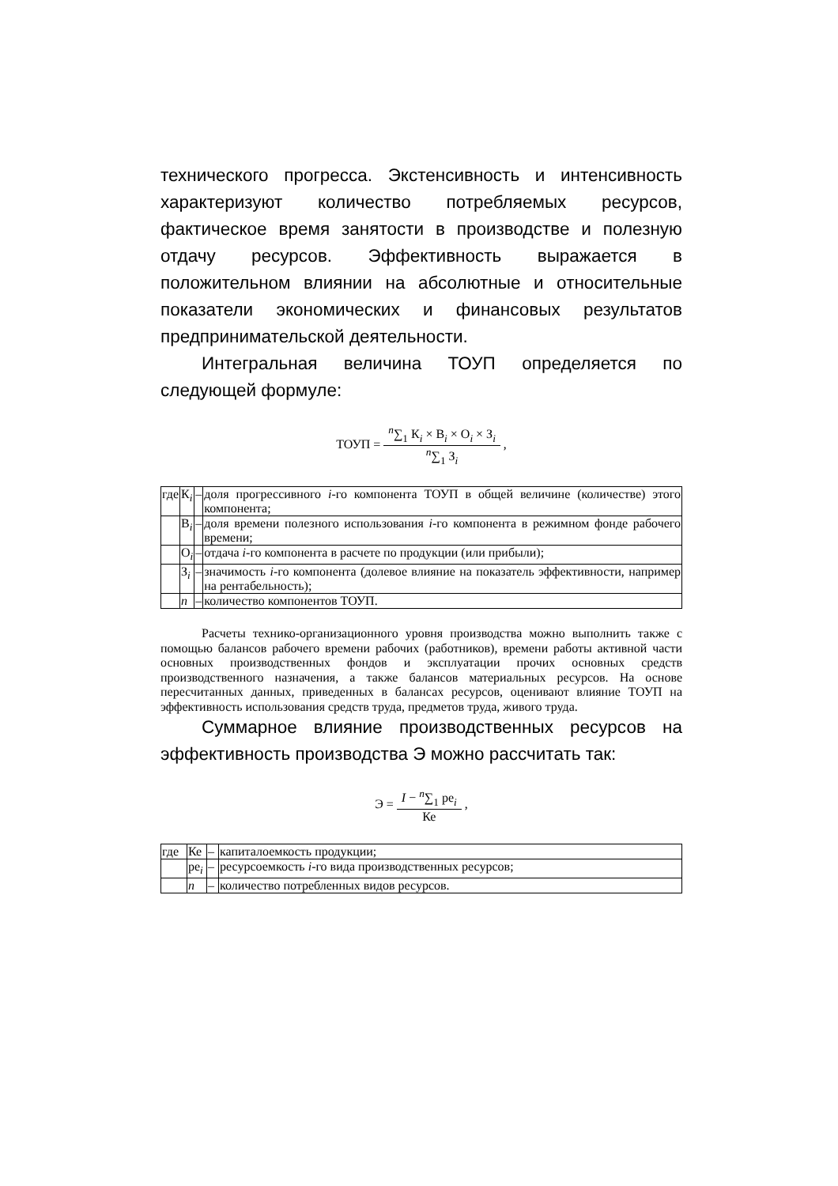технического прогресса. Экстенсивность и интенсивность характеризуют количество потребляемых ресурсов, фактическое время занятости в производстве и полезную отдачу ресурсов. Эффективность выражается в положительном влиянии на абсолютные и относительные показатели экономических и финансовых результатов предпринимательской деятельности.
Интегральная величина ТОУП определяется по следующей формуле:
ТОУП =
<sup>n</sup>∑<sub>1</sub> К<sub>i</sub> × В<sub>i</sub> × О<sub>i</sub> × З<sub>i</sub>
<sup>n</sup>∑<sub>1</sub> З<sub>i</sub>
,
| где | К<sub>i</sub> | – | доля прогрессивного i -го компонента ТОУП в общей величине (количестве) этого компонента; |
| | В<sub>i</sub> | – | доля времени полезного использования i -го компонента в режимном фонде рабочего времени; |
| | О<sub>i</sub> | – | отдача i -го компонента в расчете по продукции (или прибыли); |
| | З<sub>i</sub> | – | значимость i -го компонента (долевое влияние на показатель эффективности, например на рентабельность); |
| | n | – | количество компонентов ТОУП. |
Расчеты технико-организационного уровня производства можно выполнить также с помощью балансов рабочего времени рабочих (работников), времени работы активной части основных производственных фондов и эксплуатации прочих основных средств производственного назначения, а также балансов материальных ресурсов. На основе пересчитанных данных, приведенных в балансах ресурсов, оценивают влияние ТОУП на эффективность использования средств труда, предметов труда, живого труда.
Суммарное влияние производственных ресурсов на эффективность производства Э можно рассчитать так:
Э =
I − <sup>n</sup>∑<sub>1</sub> ре<sub>i</sub>
Ке
,
| где | Ке | – | капиталоемкость продукции; |
| | ре<sub>i</sub> | – | ресурсоемкость i -го вида производственных ресурсов; |
| | n | – | количество потребленных видов ресурсов. |